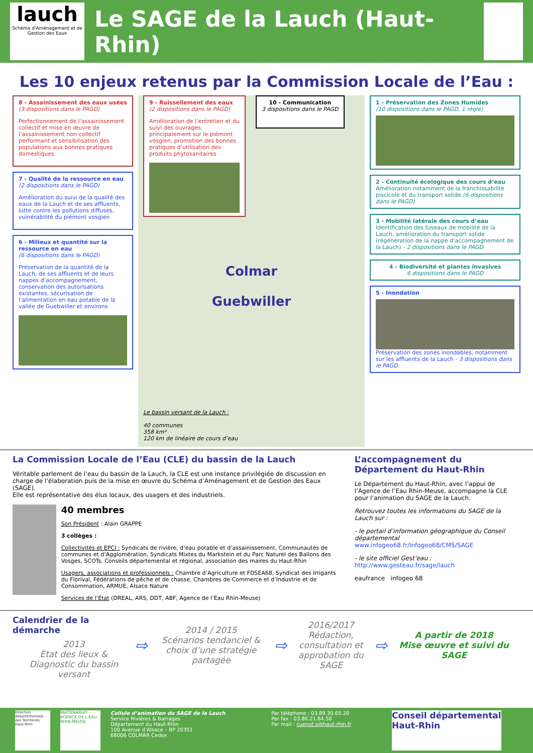lauch
Schéma d'Aménagement et de Gestion des Eaux
Le SAGE de la Lauch (Haut-Rhin)
Les 10 enjeux retenus par la Commission Locale de l’Eau :
8 - Assainissement des eaux usées
(3 dispositions dans le PAGD)
Perfectionnement de l’assainissement collectif et mise en œuvre de l’assainissement non-collectif performant et sensibilisation des populations aux bonnes pratiques domestiques
7 - Qualité de la ressource en eau
(2 dispositions dans le PAGD)
Amélioration du suivi de la qualité des eaux de la Lauch et de ses affluents, lutte contre les pollutions diffuses, vulnérabilité du piémont vosgien
6 - Milieux et quantité sur la ressource en eau
(6 dispositions dans le PAGD)
Préservation de la quantité de la Lauch, de ses affluents et de leurs nappes d’accompagnement, conservation des autorisations existantes, sécurisation de l’alimentation en eau potable de la vallée de Guebwiller et environs
9 - Ruissellement des eaux
(2 dispositions dans le PAGD)
Amélioration de l’entretien et du suivi des ouvrages, principalement sur le piémont vosgien, promotion des bonnes pratiques d’utilisation des produits phytosanitaires
10 - Communication
3 dispositions dans le PAGD
Colmar
Guebwiller
Le bassin versant de la Lauch :
40 communes
358 km²
120 km de linéaire de cours d’eau
1 - Préservation des Zones Humides
(10 dispositions dans le PAGD, 1 règle)
2 - Continuité écologique des cours d’eau
Amélioration notamment de la franchissabilité piscicole et du transport solide (6 dispositions dans le PAGD)
3 - Mobilité latérale des cours d’eau
Identification des fuseaux de mobilité de la Lauch, amélioration du transport solide (régénération de la nappe d’accompagnement de la Lauch) - 2 dispositions dans le PAGD
4 - Biodiversité et plantes invasives
6 dispositions dans le PAGD
5 - Inondation
Préservation des zones inondables, notamment sur les affluents de la Lauch - 3 dispositions dans le PAGD
La Commission Locale de l’Eau (CLE) du bassin de la Lauch
Véritable parlement de l’eau du bassin de la Lauch, la CLE est une instance privilégiée de discussion en charge de l’élaboration puis de la mise en œuvre du Schéma d’Aménagement et de Gestion des Eaux (SAGE).
Elle est représentative des élus locaux, des usagers et des industriels.
40 membres
Son Président : Alain GRAPPE
3 collèges :
Collectivités et EPCI : Syndicats de rivière, d’eau potable et d’assainissement, Communautés de communes et d’Agglomération, Syndicats Mixtes du Markstein et du Parc Naturel des Ballons des Vosges, SCOTs, Conseils départemental et régional, association des maires du Haut-Rhin
Usagers, associations et professionnels : Chambre d’Agriculture et FDSEA68, Syndicat des Irrigants du Florival, Fédérations de pêche et de chasse, Chambres de Commerce et d’Industrie et de Consommation, ARMUE, Alsace Nature
Services de l’Etat (DREAL, ARS, DDT, ABF, Agence de l’Eau Rhin-Meuse)
L’accompagnement du Département du Haut-Rhin
Le Département du Haut-Rhin, avec l’appui de l’Agence de l’Eau Rhin-Meuse, accompagne la CLE pour l’animation du SAGE de la Lauch.
Retrouvez toutes les informations du SAGE de la Lauch sur :
- le portail d’information géographique du Conseil départemental
www.infogeo68.fr/Infogeo68/CMS/SAGE
- le site officiel Gest’eau :
http://www.gesteau.fr/sage/lauch
eaufrance infogeo 68
Calendrier de la démarche
2013
Etat des lieux &
Diagnostic du bassin versant
⇨
2014 / 2015
Scénarios tendanciel &
choix d’une stratégie partagée
⇨
2016/2017
Rédaction,
consultation et
approbation du SAGE
⇨
A partir de 2018
Mise œuvre et suivi du SAGE
Direction départementale des Territoires Haut-Rhin
PARTENARIAT AGENCE DE L'EAU RHIN-MEUSE
Cellule d’animation du SAGE de la Lauch
Service Rivières & Barrages
Département du Haut-Rhin
100 Avenue d’Alsace – BP 20351
68006 COLMAR Cedex
Par téléphone : 03.89.30.65.20
Par fax : 03.89.21.64.50
Par mail : cuenot.s@haut-rhin.fr
Conseil départemental
Haut-Rhin